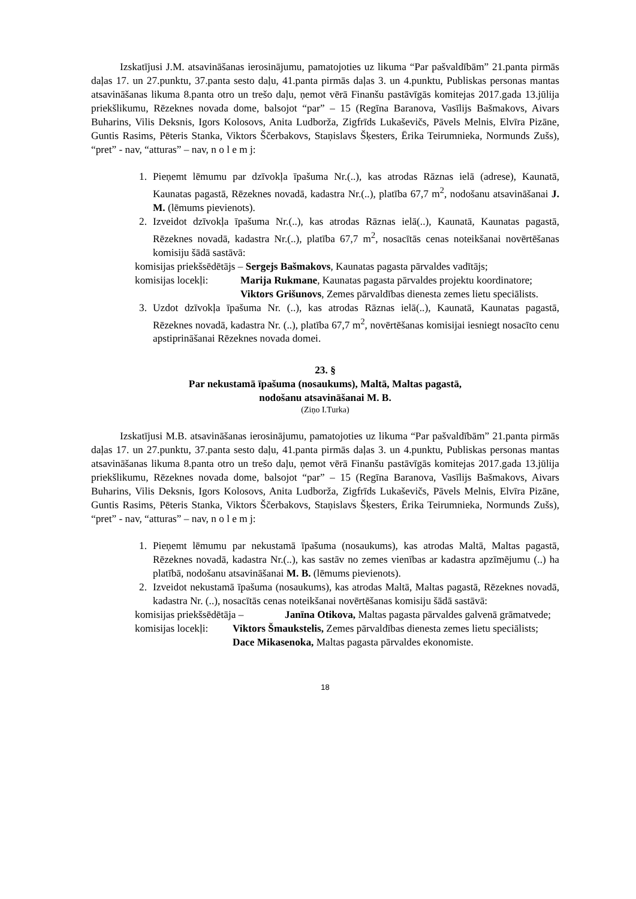Izskatījusi J.M. atsavināšanas ierosinājumu, pamatojoties uz likuma “Par pašvaldībām” 21.panta pirmās daļas 17. un 27.punktu, 37.panta sesto daļu, 41.panta pirmās daļas 3. un 4.punktu, Publiskas personas mantas atsavināšanas likuma 8.panta otro un trešo daļu, ņemot vērā Finanšu pastāvīgās komitejas 2017.gada 13.jūlija priekšlikumu, Rēzeknes novada dome, balsojot “par” – 15 (Regīna Baranova, Vasīlijs Bašmakovs, Aivars Buharins, Vilis Deksnis, Igors Kolosovs, Anita Ludborža, Zigfrīds Lukaševičs, Pāvels Melnis, Elvīra Pizāne, Guntis Rasims, Pēteris Stanka, Viktors Ščerbakovs, Staņislavs Šķesters, Ērika Teirumnieka, Normunds Zušs), “pret” - nav, “atturas” – nav, n o l e m j:
1. Pieņemt lēmumu par dzīvokļa īpašuma Nr.(..), kas atrodas Rāznas ielā (adrese), Kaunatā, Kaunatas pagastā, Rēzeknes novadā, kadastra Nr.(..), platība 67,7 m<sup>2</sup>, nodošanu atsavināšanai J. M. (lēmums pievienots).
2. Izveidot dzīvokļa īpašuma Nr.(..), kas atrodas Rāznas ielā(..), Kaunatā, Kaunatas pagastā, Rēzeknes novadā, kadastra Nr.(..), platība 67,7 m<sup>2</sup>, nosacītās cenas noteikšanai novērtēšanas komisiju šādā sastāvā:
komisijas priekšsēdētājs – Sergejs Bašmakovs, Kaunatas pagasta pārvaldes vadītājs;
komisijas locekļi: Marija Rukmane, Kaunatas pagasta pārvaldes projektu koordinatore;
Viktors Grišunovs, Zemes pārvaldības dienesta zemes lietu speciālists.
3. Uzdot dzīvokļa īpašuma Nr. (..), kas atrodas Rāznas ielā(..), Kaunatā, Kaunatas pagastā, Rēzeknes novadā, kadastra Nr. (..), platība 67,7 m<sup>2</sup>, novērtēšanas komisijai iesniegt nosacīto cenu apstiprināšanai Rēzeknes novada domei.
23. §
Par nekustamā īpašuma (nosaukums), Maltā, Maltas pagastā,
nodošanu atsavināšanai M. B.
(Ziņo I.Turka)
Izskatījusi M.B. atsavināšanas ierosinājumu, pamatojoties uz likuma “Par pašvaldībām” 21.panta pirmās daļas 17. un 27.punktu, 37.panta sesto daļu, 41.panta pirmās daļas 3. un 4.punktu, Publiskas personas mantas atsavināšanas likuma 8.panta otro un trešo daļu, ņemot vērā Finanšu pastāvīgās komitejas 2017.gada 13.jūlija priekšlikumu, Rēzeknes novada dome, balsojot “par” – 15 (Regīna Baranova, Vasīlijs Bašmakovs, Aivars Buharins, Vilis Deksnis, Igors Kolosovs, Anita Ludborža, Zigfrīds Lukaševičs, Pāvels Melnis, Elvīra Pizāne, Guntis Rasims, Pēteris Stanka, Viktors Ščerbakovs, Staņislavs Šķesters, Ērika Teirumnieka, Normunds Zušs), “pret” - nav, “atturas” – nav, n o l e m j:
1. Pieņemt lēmumu par nekustamā īpašuma (nosaukums), kas atrodas Maltā, Maltas pagastā, Rēzeknes novadā, kadastra Nr.(..), kas sastāv no zemes vienības ar kadastra apzīmējumu (..) ha platībā, nodošanu atsavināšanai M. B. (lēmums pievienots).
2. Izveidot nekustamā īpašuma (nosaukums), kas atrodas Maltā, Maltas pagastā, Rēzeknes novadā, kadastra Nr. (..), nosacītās cenas noteikšanai novērtēšanas komisiju šādā sastāvā:
komisijas priekšsēdētāja – Janīna Otikova, Maltas pagasta pārvaldes galvenā grāmatvede;
komisijas locekļi: Viktors Šmaukstelis, Zemes pārvaldības dienesta zemes lietu speciālists;
Dace Mikasenoka, Maltas pagasta pārvaldes ekonomiste.
18